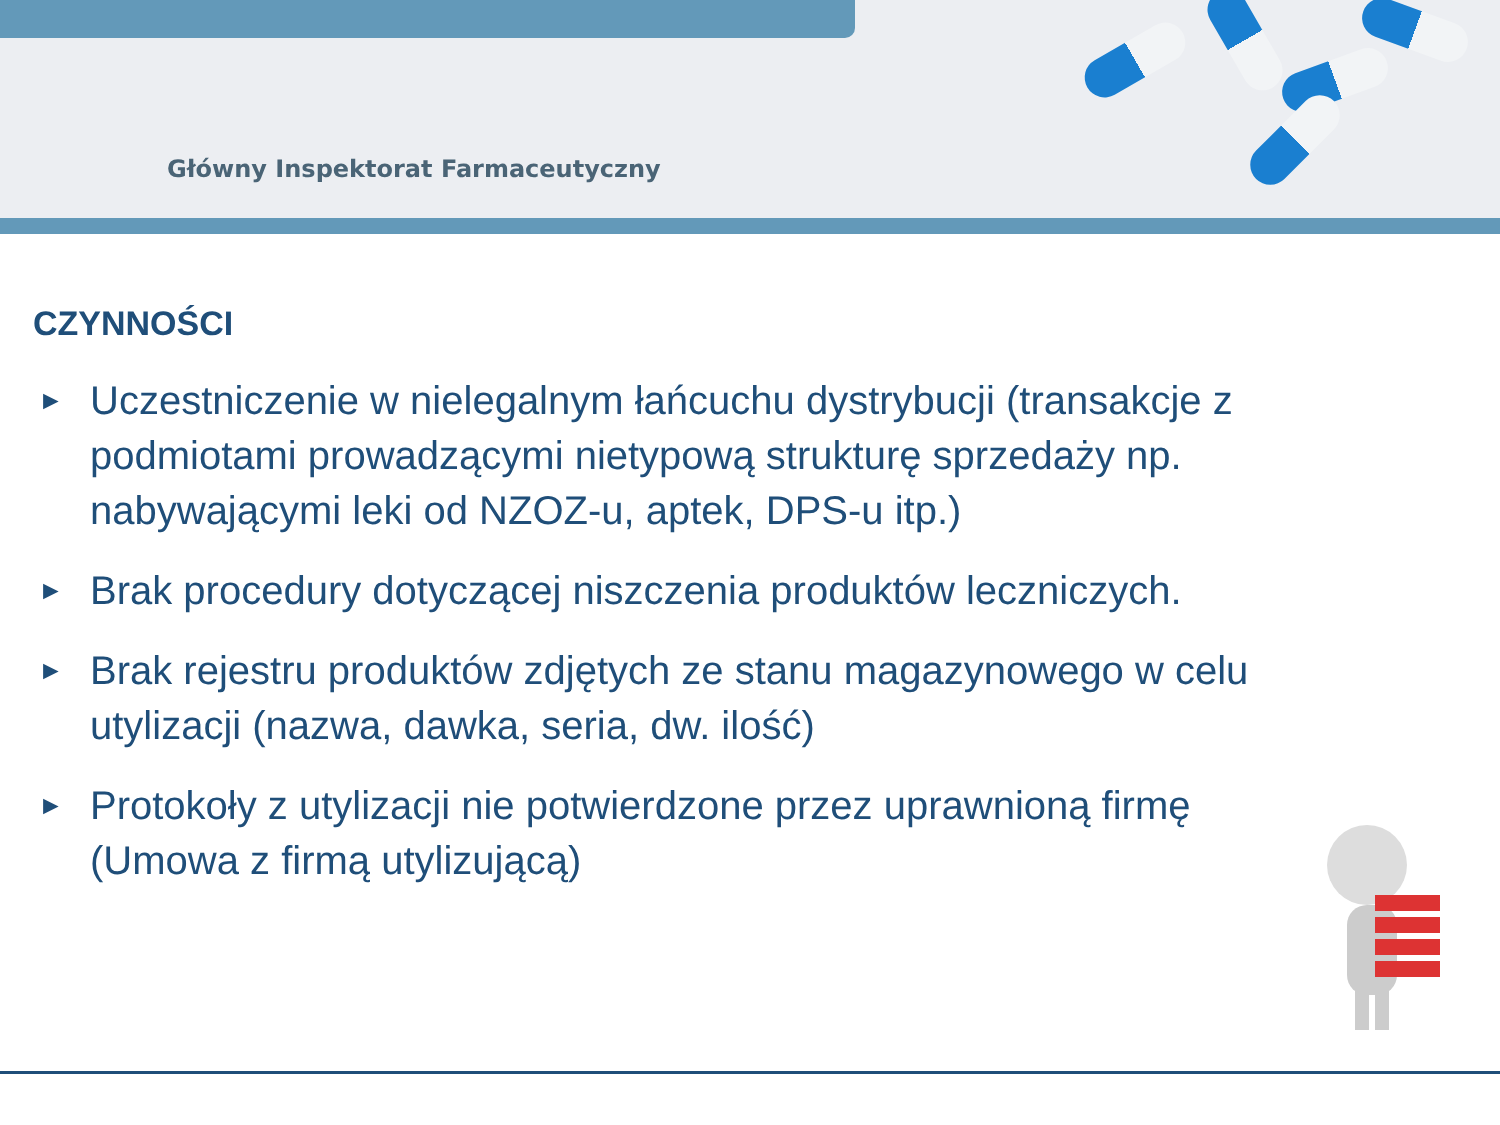Główny Inspektorat Farmaceutyczny
CZYNNOŚCI
► Uczestniczenie w nielegalnym łańcuchu dystrybucji (transakcje z podmiotami prowadzącymi nietypową strukturę sprzedaży np. nabywającymi leki od NZOZ-u, aptek, DPS-u itp.)
► Brak procedury dotyczącej niszczenia produktów leczniczych.
► Brak rejestru produktów zdjętych ze stanu magazynowego w celu utylizacji (nazwa, dawka, seria, dw. ilość)
► Protokoły z utylizacji nie potwierdzone przez uprawnioną firmę
(Umowa z firmą utylizującą)